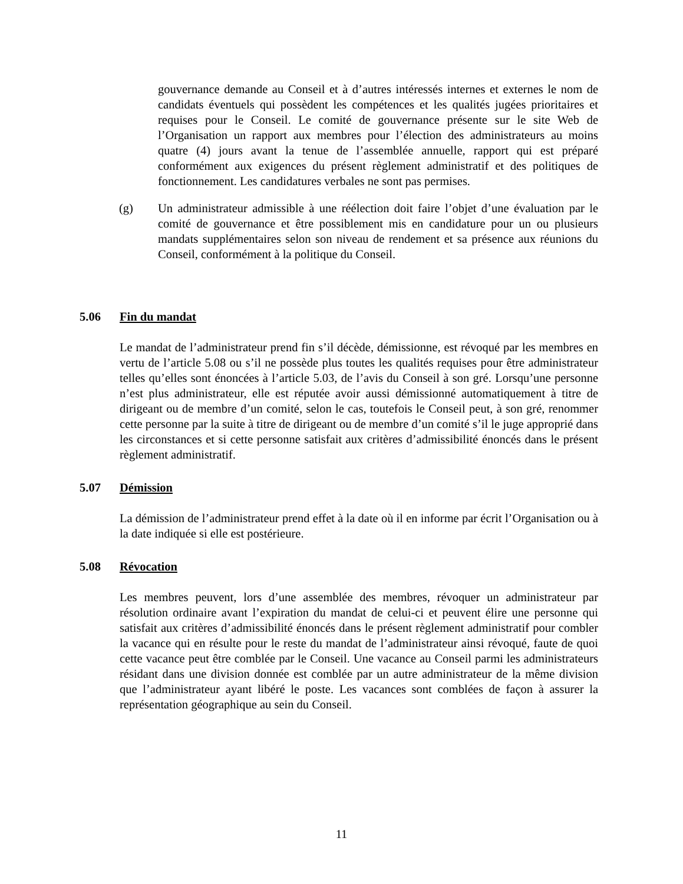gouvernance demande au Conseil et à d’autres intéressés internes et externes le nom de candidats éventuels qui possèdent les compétences et les qualités jugées prioritaires et requises pour le Conseil. Le comité de gouvernance présente sur le site Web de l’Organisation un rapport aux membres pour l’élection des administrateurs au moins quatre (4) jours avant la tenue de l’assemblée annuelle, rapport qui est préparé conformément aux exigences du présent règlement administratif et des politiques de fonctionnement. Les candidatures verbales ne sont pas permises.
(g) Un administrateur admissible à une réélection doit faire l’objet d’une évaluation par le comité de gouvernance et être possiblement mis en candidature pour un ou plusieurs mandats supplémentaires selon son niveau de rendement et sa présence aux réunions du Conseil, conformément à la politique du Conseil.
5.06 Fin du mandat
Le mandat de l’administrateur prend fin s’il décède, démissionne, est révoqué par les membres en vertu de l’article 5.08 ou s’il ne possède plus toutes les qualités requises pour être administrateur telles qu’elles sont énoncées à l’article 5.03, de l’avis du Conseil à son gré. Lorsqu’une personne n’est plus administrateur, elle est réputée avoir aussi démissionné automatiquement à titre de dirigeant ou de membre d’un comité, selon le cas, toutefois le Conseil peut, à son gré, renommer cette personne par la suite à titre de dirigeant ou de membre d’un comité s’il le juge approprié dans les circonstances et si cette personne satisfait aux critères d’admissibilité énoncés dans le présent règlement administratif.
5.07 Démission
La démission de l’administrateur prend effet à la date où il en informe par écrit l’Organisation ou à la date indiquée si elle est postérieure.
5.08 Révocation
Les membres peuvent, lors d’une assemblée des membres, révoquer un administrateur par résolution ordinaire avant l’expiration du mandat de celui-ci et peuvent élire une personne qui satisfait aux critères d’admissibilité énoncés dans le présent règlement administratif pour combler la vacance qui en résulte pour le reste du mandat de l’administrateur ainsi révoqué, faute de quoi cette vacance peut être comblée par le Conseil. Une vacance au Conseil parmi les administrateurs résidant dans une division donnée est comblée par un autre administrateur de la même division que l’administrateur ayant libéré le poste. Les vacances sont comblées de façon à assurer la représentation géographique au sein du Conseil.
11